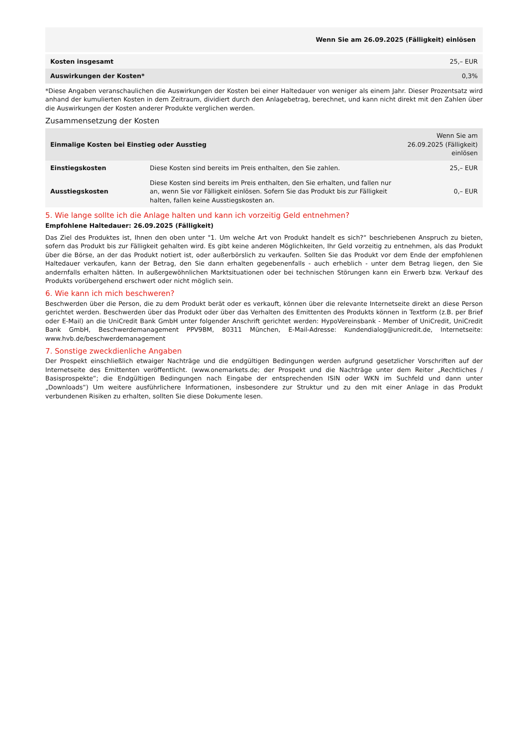| Wenn Sie am 26.09.2025 (Fälligkeit) einlösen | |
| --- | --- |
| Kosten insgesamt | 25,– EUR |
| Auswirkungen der Kosten* | 0,3% |
*Diese Angaben veranschaulichen die Auswirkungen der Kosten bei einer Haltedauer von weniger als einem Jahr. Dieser Prozentsatz wird anhand der kumulierten Kosten in dem Zeitraum, dividiert durch den Anlagebetrag, berechnet, und kann nicht direkt mit den Zahlen über die Auswirkungen der Kosten anderer Produkte verglichen werden.
Zusammensetzung der Kosten
| Einmalige Kosten bei Einstieg oder Ausstieg | | Wenn Sie am 26.09.2025 (Fälligkeit) einlösen |
| --- | --- | --- |
| Einstiegskosten | Diese Kosten sind bereits im Preis enthalten, den Sie zahlen. | 25,– EUR |
| Ausstiegskosten | Diese Kosten sind bereits im Preis enthalten, den Sie erhalten, und fallen nur an, wenn Sie vor Fälligkeit einlösen. Sofern Sie das Produkt bis zur Fälligkeit halten, fallen keine Ausstiegskosten an. | 0,– EUR |
5. Wie lange sollte ich die Anlage halten und kann ich vorzeitig Geld entnehmen?
Empfohlene Haltedauer: 26.09.2025 (Fälligkeit)
Das Ziel des Produktes ist, Ihnen den oben unter "1. Um welche Art von Produkt handelt es sich?“ beschriebenen Anspruch zu bieten, sofern das Produkt bis zur Fälligkeit gehalten wird. Es gibt keine anderen Möglichkeiten, Ihr Geld vorzeitig zu entnehmen, als das Produkt über die Börse, an der das Produkt notiert ist, oder außerbörslich zu verkaufen. Sollten Sie das Produkt vor dem Ende der empfohlenen Haltedauer verkaufen, kann der Betrag, den Sie dann erhalten gegebenenfalls - auch erheblich - unter dem Betrag liegen, den Sie andernfalls erhalten hätten. In außergewöhnlichen Marktsituationen oder bei technischen Störungen kann ein Erwerb bzw. Verkauf des Produkts vorübergehend erschwert oder nicht möglich sein.
6. Wie kann ich mich beschweren?
Beschwerden über die Person, die zu dem Produkt berät oder es verkauft, können über die relevante Internetseite direkt an diese Person gerichtet werden. Beschwerden über das Produkt oder über das Verhalten des Emittenten des Produkts können in Textform (z.B. per Brief oder E-Mail) an die UniCredit Bank GmbH unter folgender Anschrift gerichtet werden: HypoVereinsbank - Member of UniCredit, UniCredit Bank GmbH, Beschwerdemanagement PPV9BM, 80311 München, E-Mail-Adresse: Kundendialog@unicredit.de, Internetseite: www.hvb.de/beschwerdemanagement
7. Sonstige zweckdienliche Angaben
Der Prospekt einschließlich etwaiger Nachträge und die endgültigen Bedingungen werden aufgrund gesetzlicher Vorschriften auf der Internetseite des Emittenten veröffentlicht. (www.onemarkets.de; der Prospekt und die Nachträge unter dem Reiter „Rechtliches / Basisprospekte“; die Endgültigen Bedingungen nach Eingabe der entsprechenden ISIN oder WKN im Suchfeld und dann unter „Downloads“) Um weitere ausführlichere Informationen, insbesondere zur Struktur und zu den mit einer Anlage in das Produkt verbundenen Risiken zu erhalten, sollten Sie diese Dokumente lesen.